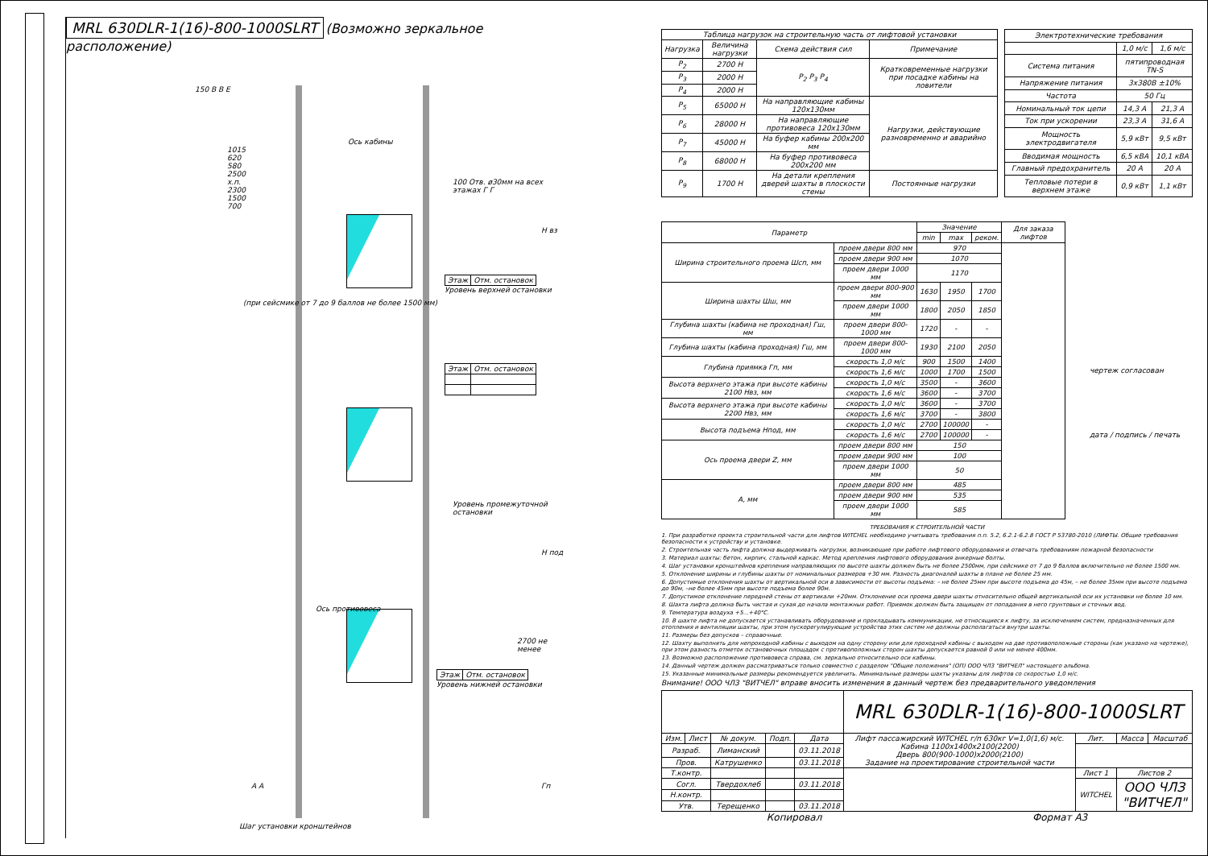MRL 630DLR-1(16)-800-1000SLRT
(Возможно зеркальное расположение)
150 B B E
100 Отв. ø30мм на всех этажах Г Г
| Этаж | Отм. остановок |
Уровень верхней остановки
| Этаж | Отм. остановок |
Уровень промежуточной остановки
| Этаж | Отм. остановок |
Уровень нижней остановки
1015 620 580 2500 х.п. 2300 1500 700
Ось кабины
Ось противовеса
(при сейсмике от 7 до 9 баллов не более 1500 мм)
H вз
H под
2700 не менее
Гп
A A
Шаг установки кронштейнов
| Таблица нагрузок на строительную часть от лифтовой установки | | | |
| --- | --- | --- | --- |
| Нагрузка | Величина нагрузки | Схема действия сил | Примечание |
| P<sub>2</sub> | 2700 Н | P<sub>2</sub> P<sub>3</sub> P<sub>4</sub> | Кратковременные нагрузки при посадке кабины на ловители |
| P<sub>3</sub> | 2000 Н | | |
| P<sub>4</sub> | 2000 Н | | |
| P<sub>5</sub> | 65000 Н | На направляющие кабины 120х130мм | Нагрузки, действующие разновременно и аварийно |
| P<sub>6</sub> | 28000 Н | На направляющие противовеса 120х130мм | |
| P<sub>7</sub> | 45000 Н | На буфер кабины 200х200 мм | |
| P<sub>8</sub> | 68000 Н | На буфер противовеса 200х200 мм | |
| P<sub>9</sub> | 1700 Н | На детали крепления дверей шахты в плоскости стены | Постоянные нагрузки |
| Электротехнические требования | | |
| --- | --- | --- |
| | 1,0 м/с | 1,6 м/с |
| Система питания | пятипроводная TN-S | |
| Напряжение питания | 3х380В ±10% | |
| Частота | 50 Гц | |
| Номинальный ток цепи | 14,3 А | 21,3 А |
| Ток при ускорении | 23,3 А | 31,6 А |
| Мощность электродвигателя | 5,9 кВт | 9,5 кВт |
| Вводимая мощность | 6,5 кВА | 10,1 кВА |
| Главный предохранитель | 20 А | 20 А |
| Тепловые потери в верхнем этаже | 0,9 кВт | 1,1 кВт |
| Параметр | | Значение | | | Для заказа лифтов |
| --- | --- | --- | --- | --- | --- |
| | | min | max | реком. | |
| Ширина строительного проема Шсп, мм | проем двери 800 мм | 970 | | | |
| | проем двери 900 мм | 1070 | | | |
| | проем двери 1000 мм | 1170 | | | |
| Ширина шахты Шш, мм | проем двери 800-900 мм | 1630 | 1950 | 1700 | |
| | проем двери 1000 мм | 1800 | 2050 | 1850 | |
| Глубина шахты (кабина не проходная) Гш, мм | проем двери 800-1000 мм | 1720 | - | - | |
| Глубина шахты (кабина проходная) Гш, мм | проем двери 800-1000 мм | 1930 | 2100 | 2050 | |
| Глубина приямка Гп, мм | скорость 1,0 м/с | 900 | 1500 | 1400 | |
| | скорость 1,6 м/с | 1000 | 1700 | 1500 | |
| Высота верхнего этажа при высоте кабины 2100 Нвз, мм | скорость 1,0 м/с | 3500 | - | 3600 | |
| | скорость 1,6 м/с | 3600 | - | 3700 | |
| Высота верхнего этажа при высоте кабины 2200 Нвз, мм | скорость 1,0 м/с | 3600 | - | 3700 | |
| | скорость 1,6 м/с | 3700 | - | 3800 | |
| Высота подъема Нпод, мм | скорость 1,0 м/с | 2700 | 100000 | - | |
| | скорость 1,6 м/с | 2700 | 100000 | - | |
| Ось проема двери Z, мм | проем двери 800 мм | 150 | | | |
| | проем двери 900 мм | 100 | | | |
| | проем двери 1000 мм | 50 | | | |
| A, мм | проем двери 800 мм | 485 | | | |
| | проем двери 900 мм | 535 | | | |
| | проем двери 1000 мм | 585 | | | |
чертеж согласован
дата / подпись / печать
ТРЕБОВАНИЯ К СТРОИТЕЛЬНОЙ ЧАСТИ
1. При разработке проекта строительной части для лифтов WITCHEL необходимо учитывать требования п.п. 5.2, 6.2.1-6.2.8 ГОСТ Р 53780-2010 (ЛИФТЫ. Общие требования безопасности к устройству и установке.
2. Строительная часть лифта должна выдерживать нагрузки, возникающие при работе лифтового оборудования и отвечать требованиям пожарной безопасности
3. Материал шахты: бетон, кирпич, стальной каркас. Метод крепления лифтового оборудования анкерные болты.
4. Шаг установки кронштейнов крепления направляющих по высоте шахты должен быть не более 2500мм, при сейсмике от 7 до 9 баллов включительно не более 1500 мм.
5. Отклонение ширины и глубины шахты от номинальных размеров +30 мм. Разность диагоналей шахты в плане не более 25 мм.
6. Допустимые отклонения шахты от вертикальной оси в зависимости от высоты подъема: – не более 25мм при высоте подъема до 45м, – не более 35мм при высоте подъема до 90м, –не более 45мм при высоте подъема более 90м.
7. Допустимое отклонение передней стены от вертикали +20мм. Отклонение оси проема двери шахты относительно общей вертикальной оси их установки не более 10 мм.
8. Шахта лифта должна быть чистая и сухая до начала монтажных работ. Приямок должен быть защищен от попадания в него грунтовых и сточных вод.
9. Температура воздуха +5...+40°С.
10. В шахте лифта не допускается устанавливать оборудование и прокладывать коммуникации, не относящиеся к лифту, за исключением систем, предназначенных для отопления и вентиляции шахты, при этом пускорегулирующие устройства этих систем не должны располагаться внутри шахты.
11. Размеры без допусков – справочные.
12. Шахту выполнять для непроходной кабины с выходом на одну сторону или для проходной кабины с выходом на две противоположные стороны (как указано на чертеже), при этом разность отметок остановочных площадок с противоположных сторон шахты допускается равной 0 или не менее 400мм.
13. Возможно расположение противовеса справа, см. зеркально относительно оси кабины.
14. Данный чертеж должен рассматриваться только совместно с разделом "Общие положения" (ОП) ООО ЧЛЗ "ВИТЧЕЛ" настоящего альбома.
15. Указанные минимальные размеры рекомендуется увеличить. Минимальные размеры шахты указаны для лифтов со скоростью 1,0 м/с.
Внимание! ООО ЧЛЗ "ВИТЧЕЛ" вправе вносить изменения в данный чертеж без предварительного уведомления
| | | | | | MRL 630DLR-1(16)-800-1000SLRT | | | |
| Изм. | Лист | № докум. | Подп. | Дата | Лифт пассажирский WITCHEL г/п 630кг V=1,0(1,6) м/с. Кабина 1100х1400х2100(2200) Дверь 800(900-1000)х2000(2100) Задание на проектирование строительной части | Лит. | Масса | Масштаб |
| Разраб. | | Лиманский | | 03.11.2018 | | | | |
| Пров. | | Катрушенко | | 03.11.2018 | | | | |
| Т.контр. | | | | | | Лист 1 | Листов 2 | |
| Согл. | | Твердохлеб | | 03.11.2018 | | WITCHEL | ООО ЧЛЗ "ВИТЧЕЛ" | |
| Н.контр. | | | | | | | | |
| Утв. | | Терещенко | | 03.11.2018 | | | | |
Копировал Формат А3